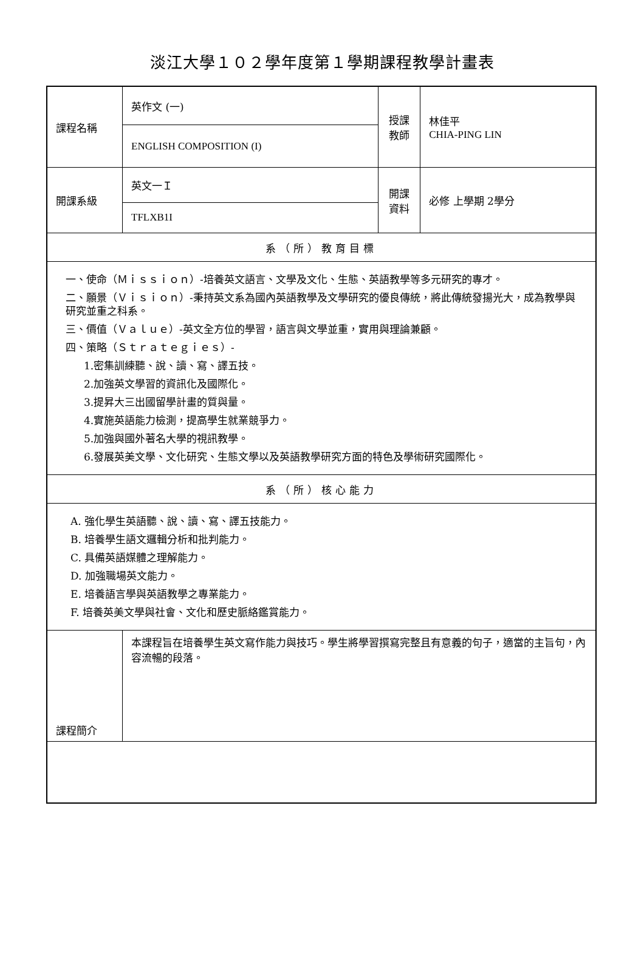淡江大學１０２學年度第１學期課程教學計畫表
| 課程名稱 | 英作文 (一) | 授課 教師 | 林佳平 CHIA-PING LIN |
| | ENGLISH COMPOSITION (I) | | |
| 開課系級 | 英文一Ｉ | 開課 資料 | 必修 上學期 2學分 |
| | TFLXB1I | | |
| 系（所）教育目標 | | | |
| 一、使命（Ｍｉｓｓｉｏｎ）-培養英文語言、文學及文化、生態、英語教學等多元研究的專才。 二、願景（Ｖｉｓｉｏｎ）-秉持英文系為國內英語教學及文學研究的優良傳統，將此傳統發揚光大，成為教學與研究並重之科系。 三、價值（Ｖａｌｕｅ）-英文全方位的學習，語言與文學並重，實用與理論兼顧。 四、策略（Ｓｔｒａｔｅｇｉｅｓ）- 1.密集訓練聽、說、讀、寫、譯五技。 2.加強英文學習的資訊化及國際化。 3.提昇大三出國留學計畫的質與量。 4.實施英語能力檢測，提高學生就業競爭力。 5.加強與國外著名大學的視訊教學。 6.發展英美文學、文化研究、生態文學以及英語教學研究方面的特色及學術研究國際化。 | | | |
| 系（所）核心能力 | | | |
| A. 強化學生英語聽、說、讀、寫、譯五技能力。 B. 培養學生語文邏輯分析和批判能力。 C. 具備英語媒體之理解能力。 D. 加強職場英文能力。 E. 培養語言學與英語教學之專業能力。 F. 培養英美文學與社會、文化和歷史脈絡鑑賞能力。 | | | |
| 課程簡介 | 本課程旨在培養學生英文寫作能力與技巧。學生將學習撰寫完整且有意義的句子，適當的主旨句，內容流暢的段落。 | | |